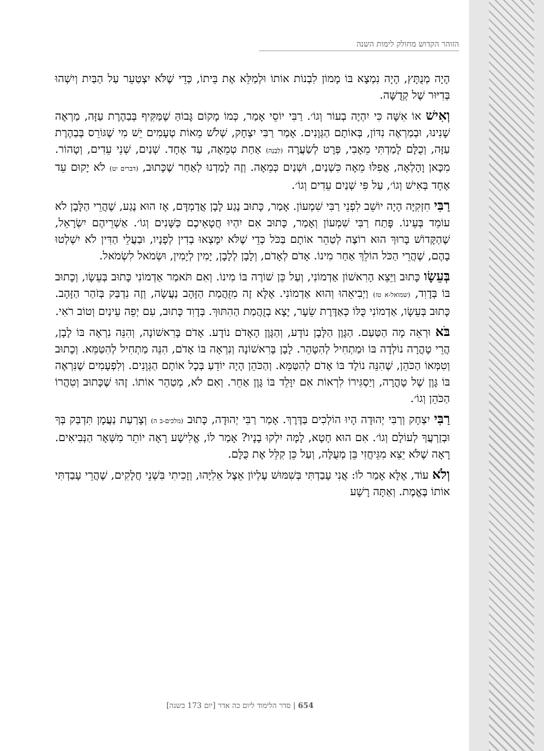הזוהר הקדוש מחולק לימות השנה
הָיָה מְנֻתָּץ, הָיָה נִמְצָא בּוֹ מָמוֹן לִבְנוֹת אוֹתוֹ וּלְמַלֵּא אֶת בֵּיתוֹ, כְּדֵי שֶׁלֹּא יִצְטַעֵר עַל הַבַּיִת וְיִשְׁהוּ בְּדִיּוּר שֶׁל קְדֻשָּׁה.
וְאִישׁ אוֹ אִשָּׁה כִּי יִהְיֶה בְעוֹר וְגוֹ׳. רַבִּי יוֹסֵי אָמַר, כְּמוֹ מָקוֹם גָּבוֹהַּ שֶׁמַּקִּיף בְּבַהֶרֶת עַזָּה, מַרְאֶה שָׁנִינוּ, וּבְמַרְאֶה נִדּוֹן, בְּאוֹתָם הַגְּוָנִים. אָמַר רַבִּי יִצְחָק, שְׁלֹשׁ מֵאוֹת טְעָמִים יֵשׁ מִי שֶׁגּוֹרֵס בְּבַהֶרֶת עַזָּה, וְכֻלָּם לָמַדְתִּי מֵאָבִי, פְּרָט לְשַׂעֲרָה (לְבָנָה) אַחַת טְמֵאָה, עַד אֶחָד. שְׁנַיִם, שְׁנֵי עֵדִים, וְטָהוֹר. מִכָּאן וָהָלְאָה, אֲפִלּוּ מֵאָה כִּשְׁנַיִם, וּשְׁנַיִם כְּמֵאָה. וְזֶה לָמַדְנוּ לְאַחַר שֶׁכָּתוּב, (דברים יט) לֹא יָקוּם עֵד אֶחָד בְּאִישׁ וְגוֹ׳, עַל פִּי שְׁנַיִם עֵדִים וְגוֹ׳.
רַבִּי חִזְקִיָּה הָיָה יוֹשֵׁב לִפְנֵי רַבִּי שִׁמְעוֹן. אָמַר, כָּתוּב נֶגַע לָבָן אֲדַמְדָּם, אָז הוּא נֶגַע, שֶׁהֲרֵי הַלָּבָן לֹא עוֹמֵד בְּעֵינוֹ. פָּתַח רַבִּי שִׁמְעוֹן וְאָמַר, כָּתוּב אִם יִהְיוּ חֲטָאֵיכֶם כַּשָּׁנִים וְגוֹ׳. אַשְׁרֵיהֶם יִשְׂרָאֵל, שֶׁהַקָּדוֹשׁ בָּרוּךְ הוּא רוֹצֶה לְטַהֵר אוֹתָם בַּכֹּל כְּדֵי שֶׁלֹּא יִמָּצְאוּ בְדִין לְפָנָיו, וּבַעֲלֵי הַדִּין לֹא יִשְׁלְטוּ בָהֶם, שֶׁהֲרֵי הַכֹּל הוֹלֵךְ אַחַר מִינוֹ. אָדֹם לְאָדֹם, וְלָבָן לְלָבָן, יָמִין לְיָמִין, וּשְׂמֹאל לִשְׂמֹאל.
בְּעֵשָׂו כָּתוּב וַיֵּצֵא הָרִאשׁוֹן אַדְמוֹנִי, וְעַל כֵּן שׁוֹרֶה בּוֹ מִינוֹ. וְאִם תֹּאמַר אַדְמוֹנִי כָּתוּב בְּעֵשָׂו, וְכָתוּב בּוֹ בְּדָוִד, (שמואל-א טז) וַיְבִיאֵהוּ וְהוּא אַדְמוֹנִי. אֶלָּא זֶה מִזֻּהֲמַת הַזָּהָב נַעֲשָׂה, וְזֶה נִדְבַּק בְּזֹהַר הַזָּהָב. כָּתוּב בְּעֵשָׂו, אַדְמוֹנִי כֻּלּוֹ כְּאַדֶּרֶת שֵׂעָר, יָצָא בְזֻהֲמַת הַהִתּוּךְ. בְּדָוִד כָּתוּב, עִם יְפֵה עֵינַיִם וְטוֹב רֹאִי.
בֹּא וּרְאֵה מָה הַטַּעַם. הַגָּוֶן הַלָּבָן נוֹדָע, וְהַגָּוֶן הָאָדֹם נוֹדָע. אָדֹם בָּרִאשׁוֹנָה, וְהִנֵּה נִרְאָה בּוֹ לָבָן, הֲרֵי טָהֳרָה נוֹלְדָה בּוֹ וּמַתְחִיל לְהִטָּהֵר. לָבָן בָּרִאשׁוֹנָה וְנִרְאָה בּוֹ אָדֹם, הִנֵּה מַתְחִיל לְהִטַּמֵּא. וְכָתוּב וְטִמְּאוֹ הַכֹּהֵן, שֶׁהִנֵּה נוֹלָד בּוֹ אָדֹם לְהִטַּמֵּא. וְהַכֹּהֵן הָיָה יוֹדֵעַ בְּכָל אוֹתָם הַגְּוָנִים. וְלִפְעָמִים שֶׁנִּרְאֶה בּוֹ גָּוֶן שֶׁל טָהֳרָה, וְיַסְגִּירוֹ לִרְאוֹת אִם יִוָּלֵד בּוֹ גָּוֶן אַחֵר. וְאִם לֹא, מְטַהֵר אוֹתוֹ. זֶהוּ שֶׁכָּתוּב וְטִהֲרוֹ הַכֹּהֵן וְגוֹ׳.
רַבִּי יִצְחָק וְרַבִּי יְהוּדָה הָיוּ הוֹלְכִים בַּדֶּרֶךְ. אָמַר רַבִּי יְהוּדָה, כָּתוּב (מלכים-ב ה) וְצָרַעַת נַעֲמָן תִּדְבַּק בְּךָ וּבְזַרְעֲךָ לְעוֹלָם וְגוֹ׳. אִם הוּא חָטָא, לָמָּה יִלְקוּ בָנָיו? אָמַר לוֹ, אֱלִישָׁע רָאָה יוֹתֵר מִשְּׁאָר הַנְּבִיאִים. רָאָה שֶׁלֹּא יֵצֵא מִגֵּיחֲזִי בֵּן מְעֻלֶּה, וְעַל כֵּן קִלֵּל אֶת כֻּלָּם.
וְלֹא עוֹד, אֶלָּא אָמַר לוֹ: אֲנִי עָבַדְתִּי בְּשִׁמּוּשׁ עֶלְיוֹן אֵצֶל אֵלִיָּהוּ, וְזָכִיתִי בִּשְׁנֵי חֲלָקִים, שֶׁהֲרֵי עָבַדְתִּי אוֹתוֹ בֶּאֱמֶת. וְאַתָּה רָשָׁע
654 | סדר הלימוד ליום כה אדר [יום 173 בשנה]